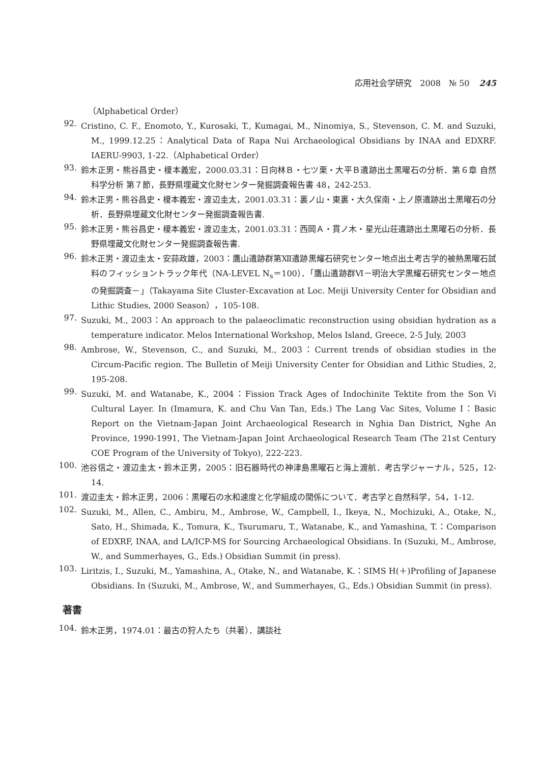応用社会学研究　2008　№ 50 245
（Alphabetical Order）
92.
Cristino, C. F., Enomoto, Y., Kurosaki, T., Kumagai, M., Ninomiya, S., Stevenson, C. M. and Suzuki, M., 1999.12.25：Analytical Data of Rapa Nui Archaeological Obsidians by INAA and EDXRF. IAERU-9903, 1-22.（Alphabetical Order）
93.
鈴木正男・熊谷昌史・榎本義宏，2000.03.31：日向林Ｂ・七ツ栗・大平Ｂ遺跡出土黒曜石の分析．第６章 自然科学分析 第７節，長野県埋蔵文化財センター発掘調査報告書 48，242-253.
94.
鈴木正男・熊谷昌史・榎本義宏・渡辺圭太，2001.03.31：裏ノ山・東裏・大久保南・上ノ原遺跡出土黒曜石の分析．長野県埋蔵文化財センター発掘調査報告書.
95.
鈴木正男・熊谷昌史・榎本義宏・渡辺圭太，2001.03.31：西岡Ａ・貫ノ木・星光山荘遺跡出土黒曜石の分析．長野県埋蔵文化財センター発掘調査報告書.
96.
鈴木正男・渡辺圭太・安蒜政雄，2003：鷹山遺跡群第Ⅻ遺跡黒耀石研究センター地点出土考古学的被熱黒曜石試料のフィッショントラック年代（NA-LEVEL N<sub>s</sub>＝100）．「鷹山遺跡群Ⅵ－明治大学黒耀石研究センター地点の発掘調査－」（Takayama Site Cluster-Excavation at Loc. Meiji University Center for Obsidian and Lithic Studies, 2000 Season），105-108.
97.
Suzuki, M., 2003：An approach to the palaeoclimatic reconstruction using obsidian hydration as a temperature indicator. Melos International Workshop, Melos Island, Greece, 2-5 July, 2003
98.
Ambrose, W., Stevenson, C., and Suzuki, M., 2003：Current trends of obsidian studies in the Circum-Pacific region. The Bulletin of Meiji University Center for Obsidian and Lithic Studies, 2, 195-208.
99.
Suzuki, M. and Watanabe, K., 2004：Fission Track Ages of Indochinite Tektite from the Son Vi Cultural Layer. In (Imamura, K. and Chu Van Tan, Eds.) The Lang Vac Sites, Volume I：Basic Report on the Vietnam-Japan Joint Archaeological Research in Nghia Dan District, Nghe An Province, 1990-1991, The Vietnam-Japan Joint Archaeological Research Team (The 21st Century COE Program of the University of Tokyo), 222-223.
100.
池谷信之・渡辺圭太・鈴木正男，2005：旧石器時代の神津島黒曜石と海上渡航．考古学ジャーナル，525，12-14.
101.
渡辺圭太・鈴木正男，2006：黒曜石の水和速度と化学組成の関係について．考古学と自然科学，54，1-12.
102.
Suzuki, M., Allen, C., Ambiru, M., Ambrose, W., Campbell, I., Ikeya, N., Mochizuki, A., Otake, N., Sato, H., Shimada, K., Tomura, K., Tsurumaru, T., Watanabe, K., and Yamashina, T.：Comparison of EDXRF, INAA, and LA/ICP-MS for Sourcing Archaeological Obsidians. In (Suzuki, M., Ambrose, W., and Summerhayes, G., Eds.) Obsidian Summit (in press).
103.
Liritzis, I., Suzuki, M., Yamashina, A., Otake, N., and Watanabe, K.：SIMS H(＋)Profiling of Japanese Obsidians. In (Suzuki, M., Ambrose, W., and Summerhayes, G., Eds.) Obsidian Summit (in press).
著書
104.
鈴木正男，1974.01：最古の狩人たち（共著）．講談社